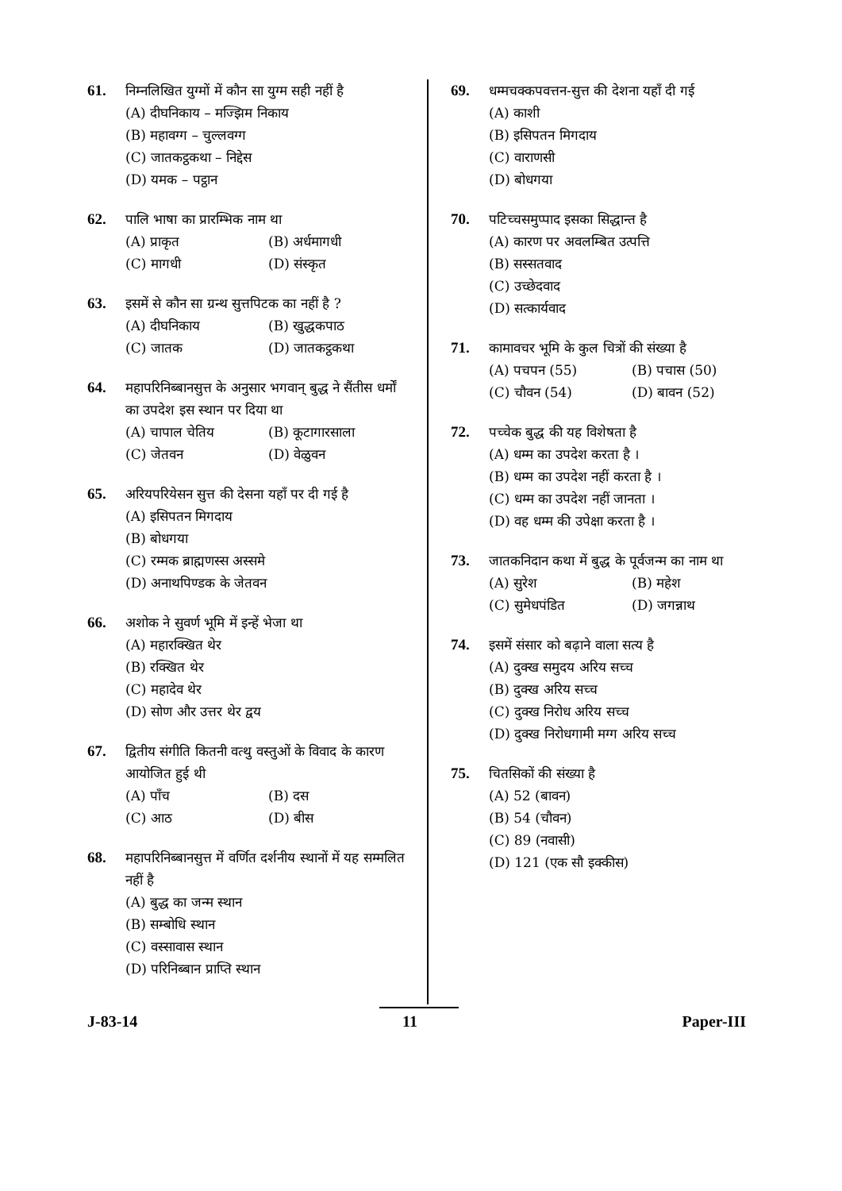61. निम्नलिखित युग्मों में कौन सा युग्म सही नहीं है
(A) दीघनिकाय – मज्झिम निकाय
(B) महावग्ग – चुल्लवग्ग
(C) जातकट्ठकथा – निद्देस
(D) यमक – पट्ठान
62. पालि भाषा का प्रारम्भिक नाम था
(A) प्राकृत (B) अर्धमागधी
(C) मागधी (D) संस्कृत
63. इसमें से कौन सा ग्रन्थ सुत्तपिटक का नहीं है ?
(A) दीघनिकाय (B) खुद्धकपाठ
(C) जातक (D) जातकट्ठकथा
64. महापरिनिब्बानसुत्त के अनुसार भगवान् बुद्ध ने सैंतीस धर्मों का उपदेश इस स्थान पर दिया था
(A) चापाल चेतिय (B) कूटागारसाला
(C) जेतवन (D) वेळुवन
65. अरियपरियेसन सुत्त की देसना यहाँ पर दी गई है
(A) इसिपतन मिगदाय
(B) बोधगया
(C) रम्मक ब्राह्मणस्स अस्समे
(D) अनाथपिण्डक के जेतवन
66. अशोक ने सुवर्ण भूमि में इन्हें भेजा था
(A) महारक्खित थेर
(B) रक्खित थेर
(C) महादेव थेर
(D) सोण और उत्तर थेर द्वय
67. द्वितीय संगीति कितनी वत्थु वस्तुओं के विवाद के कारण आयोजित हुई थी
(A) पाँच (B) दस
(C) आठ (D) बीस
68. महापरिनिब्बानसुत्त में वर्णित दर्शनीय स्थानों में यह सम्मलित नहीं है
(A) बुद्ध का जन्म स्थान
(B) सम्बोधि स्थान
(C) वस्सावास स्थान
(D) परिनिब्बान प्राप्ति स्थान
69. धम्मचक्कपवत्तन-सुत्त की देशना यहाँ दी गई
(A) काशी
(B) इसिपतन मिगदाय
(C) वाराणसी
(D) बोधगया
70. पटिच्चसमुप्पाद इसका सिद्धान्त है
(A) कारण पर अवलम्बित उत्पत्ति
(B) सस्सतवाद
(C) उच्छेदवाद
(D) सत्कार्यवाद
71. कामावचर भूमि के कुल चित्रों की संख्या है
(A) पचपन (55) (B) पचास (50)
(C) चौवन (54) (D) बावन (52)
72. पच्चेक बुद्ध की यह विशेषता है
(A) धम्म का उपदेश करता है ।
(B) धम्म का उपदेश नहीं करता है ।
(C) धम्म का उपदेश नहीं जानता ।
(D) वह धम्म की उपेक्षा करता है ।
73. जातकनिदान कथा में बुद्ध के पूर्वजन्म का नाम था
(A) सुरेश (B) महेश
(C) सुमेधपंडित (D) जगन्नाथ
74. इसमें संसार को बढ़ाने वाला सत्य है
(A) दुक्ख समुदय अरिय सच्च
(B) दुक्ख अरिय सच्च
(C) दुक्ख निरोध अरिय सच्च
(D) दुक्ख निरोधगामी मग्ग अरिय सच्च
75. चितसिकों की संख्या है
(A) 52 (बावन)
(B) 54 (चौवन)
(C) 89 (नवासी)
(D) 121 (एक सौ इक्कीस)
J-83-14 11 Paper-III